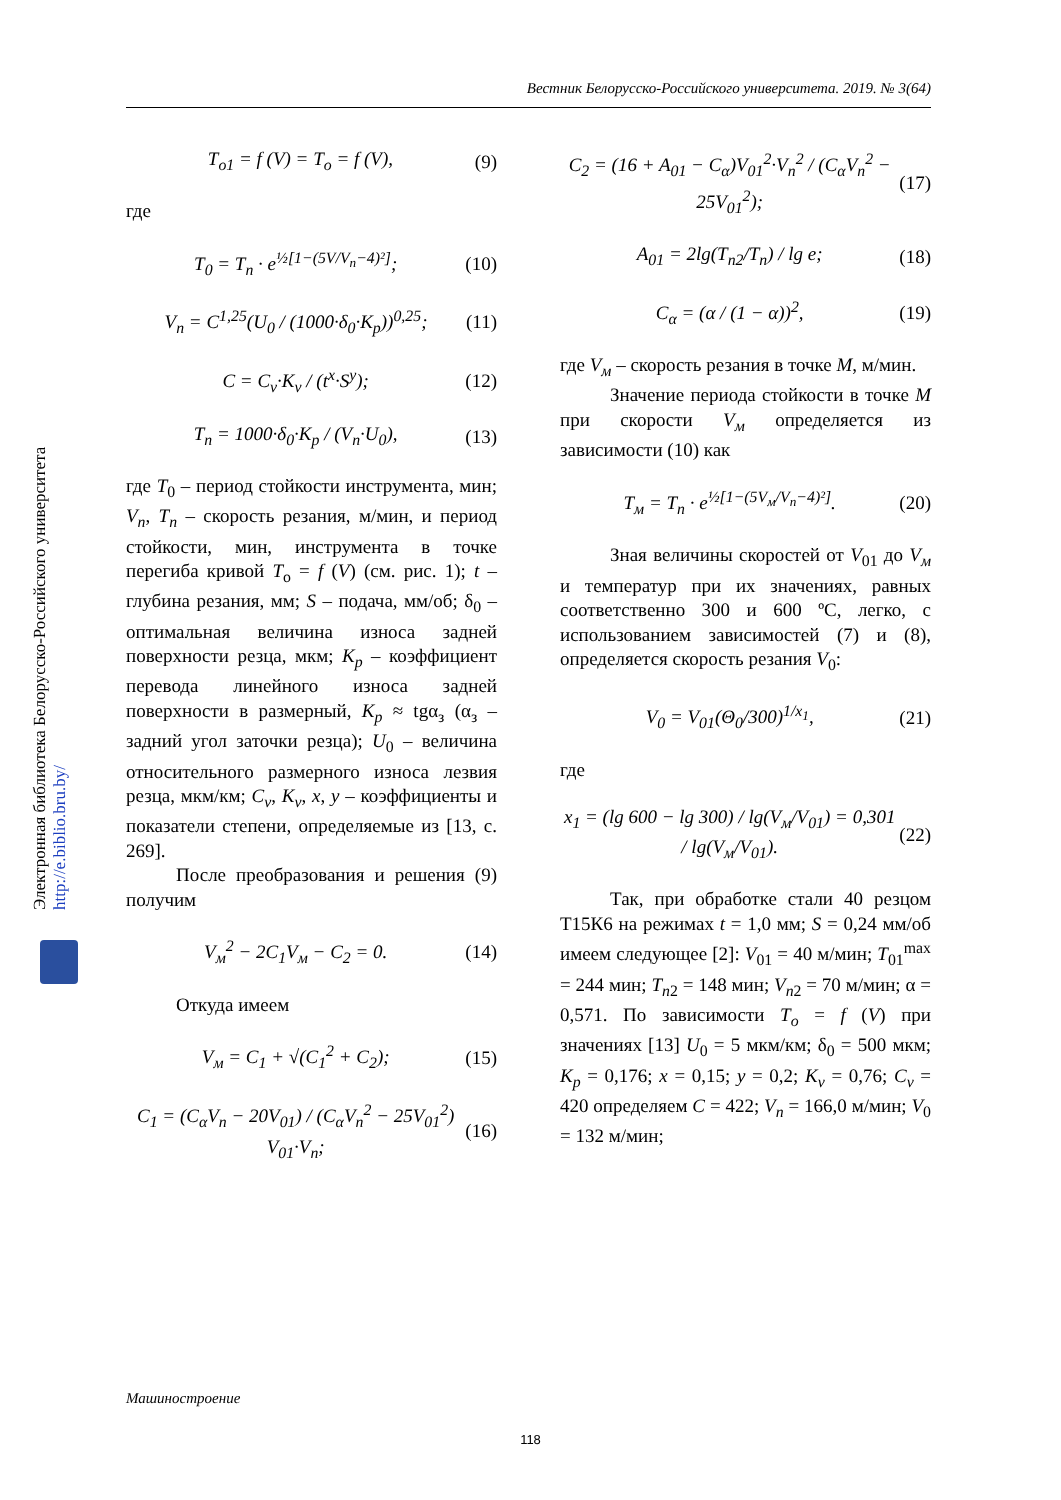Вестник Белорусско-Российского университета. 2019. № 3(64)
Электронная библиотека Белорусско-Российского университета http://e.biblio.bru.by/
T<sub>o1</sub> = f (V) = T<sub>o</sub> = f (V), (9)
где
T<sub>0</sub> = T<sub>n</sub> · e<sup>½[1−(5V/V<sub>n</sub>−4)²]</sup>; (10)
V<sub>n</sub> = C<sup>1,25</sup>(U<sub>0</sub> / (1000·δ<sub>0</sub>·K<sub>p</sub>))<sup>0,25</sup>; (11)
C = C<sub>v</sub>·K<sub>v</sub> / (t<sup>x</sup>·S<sup>y</sup>); (12)
T<sub>n</sub> = 1000·δ<sub>0</sub>·K<sub>p</sub> / (V<sub>n</sub>·U<sub>0</sub>), (13)
где T<sub>0</sub> – период стойкости инструмента, мин; V<sub>n</sub>, T<sub>n</sub> – скорость резания, м/мин, и период стойкости, мин, инструмента в точке перегиба кривой T<sub>o</sub> = f (V) (см. рис. 1); t – глубина резания, мм; S – подача, мм/об; δ<sub>0</sub> – оптимальная величина износа задней поверхности резца, мкм; K<sub>p</sub> – коэффициент перевода линейного износа задней поверхности в размерный, K<sub>p</sub> ≈ tgα<sub>з</sub> (α<sub>з</sub> – задний угол заточки резца); U<sub>0</sub> – величина относительного размерного износа лезвия резца, мкм/км; C<sub>v</sub>, K<sub>v</sub>, x, y – коэффициенты и показатели степени, определяемые из [13, с. 269].
После преобразования и решения (9) получим
V<sub>м</sub><sup>2</sup> − 2C<sub>1</sub>V<sub>м</sub> − C<sub>2</sub> = 0. (14)
Откуда имеем
V<sub>м</sub> = C<sub>1</sub> + √(C<sub>1</sub><sup>2</sup> + C<sub>2</sub>); (15)
C<sub>1</sub> = (C<sub>α</sub>V<sub>n</sub> − 20V<sub>01</sub>) / (C<sub>α</sub>V<sub>n</sub><sup>2</sup> − 25V<sub>01</sub><sup>2</sup>) V<sub>01</sub>·V<sub>n</sub>; (16)
C<sub>2</sub> = (16 + A<sub>01</sub> − C<sub>α</sub>)V<sub>01</sub><sup>2</sup>·V<sub>n</sub><sup>2</sup> / (C<sub>α</sub>V<sub>n</sub><sup>2</sup> − 25V<sub>01</sub><sup>2</sup>); (17)
A<sub>01</sub> = 2lg(T<sub>n2</sub>/T<sub>n</sub>) / lg e; (18)
C<sub>α</sub> = (α / (1 − α))<sup>2</sup>, (19)
где V<sub>м</sub> – скорость резания в точке М, м/мин.
Значение периода стойкости в точке М при скорости V<sub>м</sub> определяется из зависимости (10) как
T<sub>м</sub> = T<sub>n</sub> · e<sup>½[1−(5V<sub>м</sub>/V<sub>n</sub>−4)²]</sup>. (20)
Зная величины скоростей от V<sub>01</sub> до V<sub>м</sub> и температур при их значениях, равных соответственно 300 и 600 ºС, легко, с использованием зависимостей (7) и (8), определяется скорость резания V<sub>0</sub>:
V<sub>0</sub> = V<sub>01</sub>(Θ<sub>0</sub>/300)<sup>1/x<sub>1</sub></sup>, (21)
где
x<sub>1</sub> = (lg 600 − lg 300) / lg(V<sub>м</sub>/V<sub>01</sub>) = 0,301 / lg(V<sub>м</sub>/V<sub>01</sub>). (22)
Так, при обработке стали 40 резцом Т15К6 на режимах t = 1,0 мм; S = 0,24 мм/об имеем следующее [2]: V<sub>01</sub> = 40 м/мин; T<sub>01</sub><sup>max</sup> = 244 мин; T<sub>n</sub><sub>2</sub> = 148 мин; V<sub>n</sub><sub>2</sub> = 70 м/мин; α = 0,571. По зависимости T<sub>o</sub> = f (V) при значениях [13] U<sub>0</sub> = 5 мкм/км; δ<sub>0</sub> = 500 мкм; K<sub>p</sub> = 0,176; x = 0,15; y = 0,2; K<sub>v</sub> = 0,76; C<sub>v</sub> = 420 определяем C = 422; V<sub>n</sub> = 166,0 м/мин; V<sub>0</sub> = 132 м/мин;
Машиностроение
118